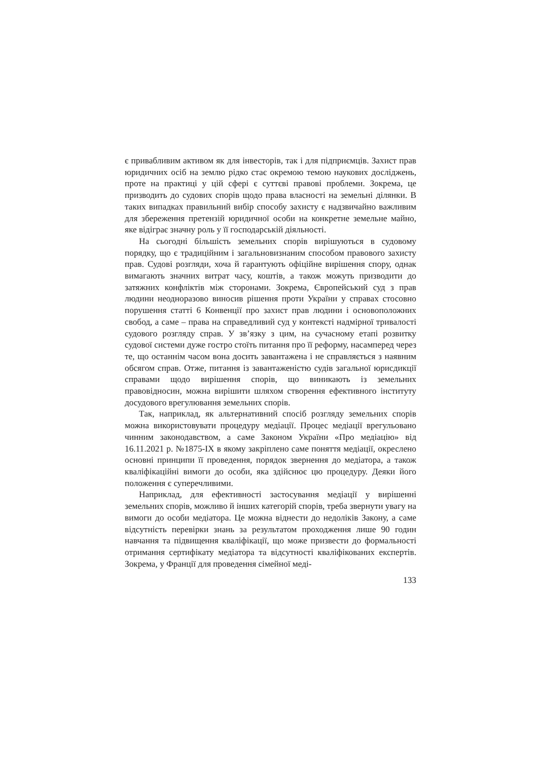є привабливим активом як для інвесторів, так і для підприємців. Захист прав юридичних осіб на землю рідко стає окремою темою наукових досліджень, проте на практиці у цій сфері є суттєві правові проблеми. Зокрема, це призводить до судових спорів щодо права власності на земельні ділянки. В таких випадках правильний вибір способу захисту є надзвичайно важливим для збереження претензій юридичної особи на конкретне земельне майно, яке відіграє значну роль у її господарській діяльності.
На сьогодні більшість земельних спорів вирішуються в судовому порядку, що є традиційним і загальновизнаним способом правового захисту прав. Судові розгляди, хоча й гарантують офіційне вирішення спору, однак вимагають значних витрат часу, коштів, а також можуть призводити до затяжних конфліктів між сторонами. Зокрема, Європейський суд з прав людини неодноразово виносив рішення проти України у справах стосовно порушення статті 6 Конвенції про захист прав людини і основоположних свобод, а саме – права на справедливий суд у контексті надмірної тривалості судового розгляду справ. У зв’язку з цим, на сучасному етапі розвитку судової системи дуже гостро стоїть питання про її реформу, насамперед через те, що останнім часом вона досить завантажена і не справляється з наявним обсягом справ. Отже, питання із завантаженістю судів загальної юрисдикції справами щодо вирішення спорів, що виникають із земельних правовідносин, можна вирішити шляхом створення ефективного інституту досудового врегулювання земельних спорів.
Так, наприклад, як альтернативний спосіб розгляду земельних спорів можна використовувати процедуру медіації. Процес медіації врегульовано чинним законодавством, а саме Законом України «Про медіацію» від 16.11.2021 р. №1875-IX в якому закріплено саме поняття медіації, окреслено основні принципи її проведення, порядок звернення до медіатора, а також кваліфікаційні вимоги до особи, яка здійснює цю процедуру. Деяки його положення є суперечливими.
Наприклад, для ефективності застосування медіації у вирішенні земельних спорів, можливо й інших категорій спорів, треба звернути увагу на вимоги до особи медіатора. Це можна віднести до недоліків Закону, а саме відсутність перевірки знань за результатом проходження лише 90 годин навчання та підвищення кваліфікації, що може призвести до формальності отримання сертифікату медіатора та відсутності кваліфікованих експертів. Зокрема, у Франції для проведення сімейної меді-
133